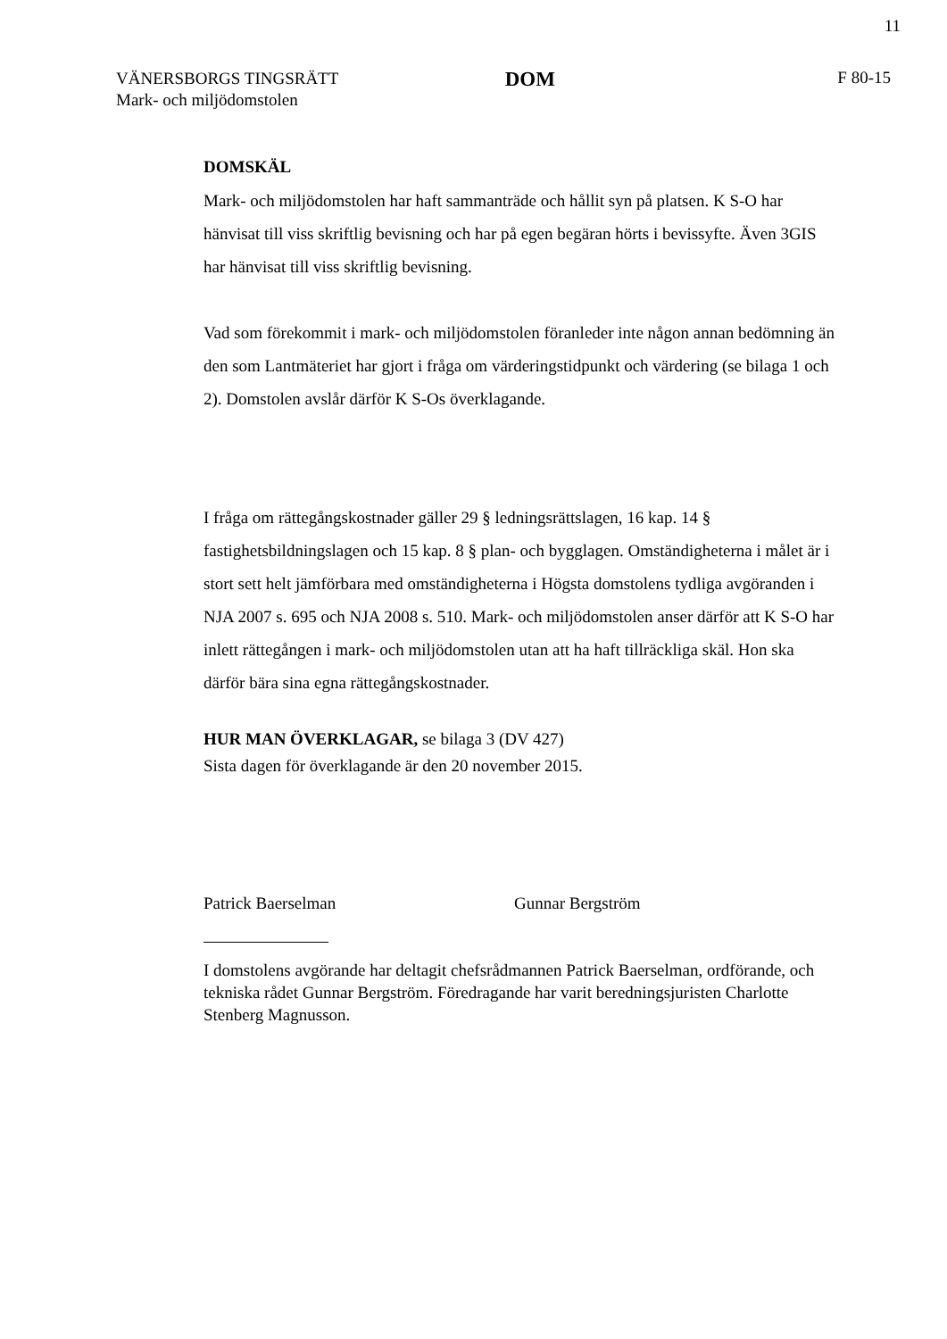11
VÄNERSBORGS TINGSRÄTT
Mark- och miljödomstolen
DOM
F 80-15
DOMSKÄL
Mark- och miljödomstolen har haft sammanträde och hållit syn på platsen. K S-O har hänvisat till viss skriftlig bevisning och har på egen begäran hörts i bevissyfte. Även 3GIS har hänvisat till viss skriftlig bevisning.
Vad som förekommit i mark- och miljödomstolen föranleder inte någon annan bedömning än den som Lantmäteriet har gjort i fråga om värderingstidpunkt och värdering (se bilaga 1 och 2). Domstolen avslår därför K S-Os överklagande.
I fråga om rättegångskostnader gäller 29 § ledningsrättslagen, 16 kap. 14 § fastighetsbildningslagen och 15 kap. 8 § plan- och bygglagen. Omständigheterna i målet är i stort sett helt jämförbara med omständigheterna i Högsta domstolens tydliga avgöranden i NJA 2007 s. 695 och NJA 2008 s. 510. Mark- och miljödomstolen anser därför att K S-O har inlett rättegången i mark- och miljödomstolen utan att ha haft tillräckliga skäl. Hon ska därför bära sina egna rättegångskostnader.
HUR MAN ÖVERKLAGAR, se bilaga 3 (DV 427)
Sista dagen för överklagande är den 20 november 2015.
Patrick Baerselman Gunnar Bergström
I domstolens avgörande har deltagit chefsrådmannen Patrick Baerselman, ordförande, och tekniska rådet Gunnar Bergström. Föredragande har varit beredningsjuristen Charlotte Stenberg Magnusson.